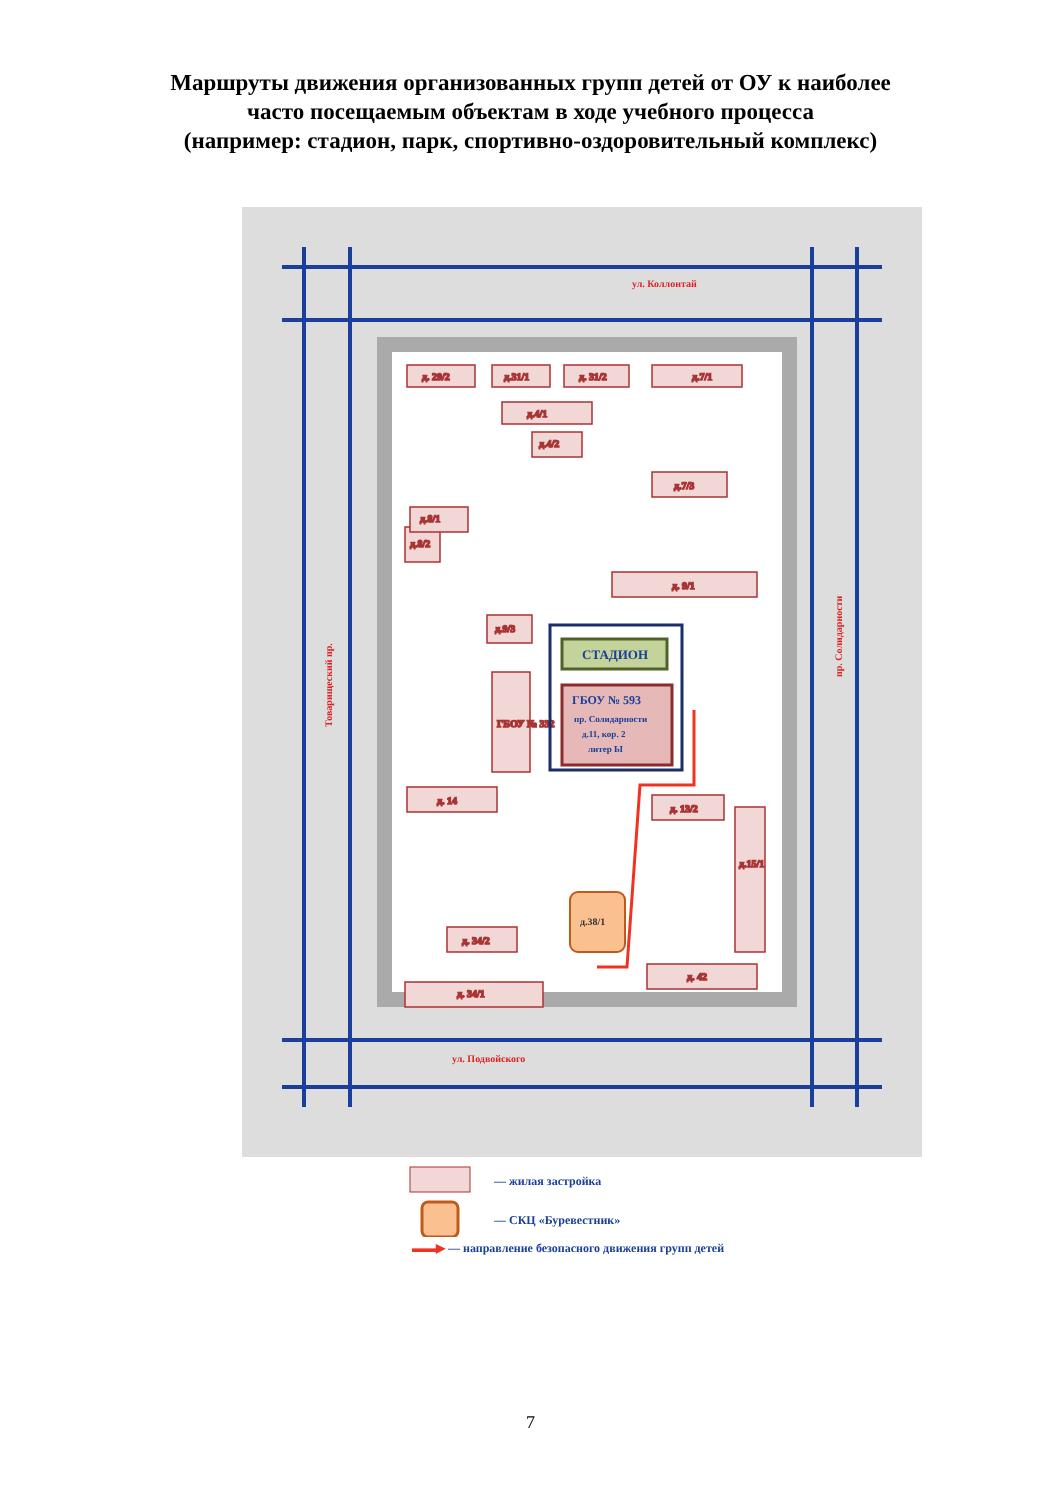Маршруты движения организованных групп детей от ОУ к наиболее
часто посещаемым объектам в ходе учебного процесса
(например: стадион, парк, спортивно-оздоровительный комплекс)
ул. Коллонтай
ул. Подвойского
Товарищеский пр.
пр. Солидарности
д. 29/2
д.31/1
д. 31/2
д.7/1
д.4/1
д.4/2
д.7/3
д.8/2
д.8/1
д. 9/1
д.9/3
ГБОУ № 332
д. 14
д. 13/2
д. 34/1
д. 42
д. 34/2
д.15/1
СТАДИОН
ГБОУ № 593
пр. Солидарности
д.11, кор. 2
литер Ы
д.38/1
— жилая застройка
— СКЦ «Буревестник»
▬▬▶ — направление безопасного движения групп детей
7